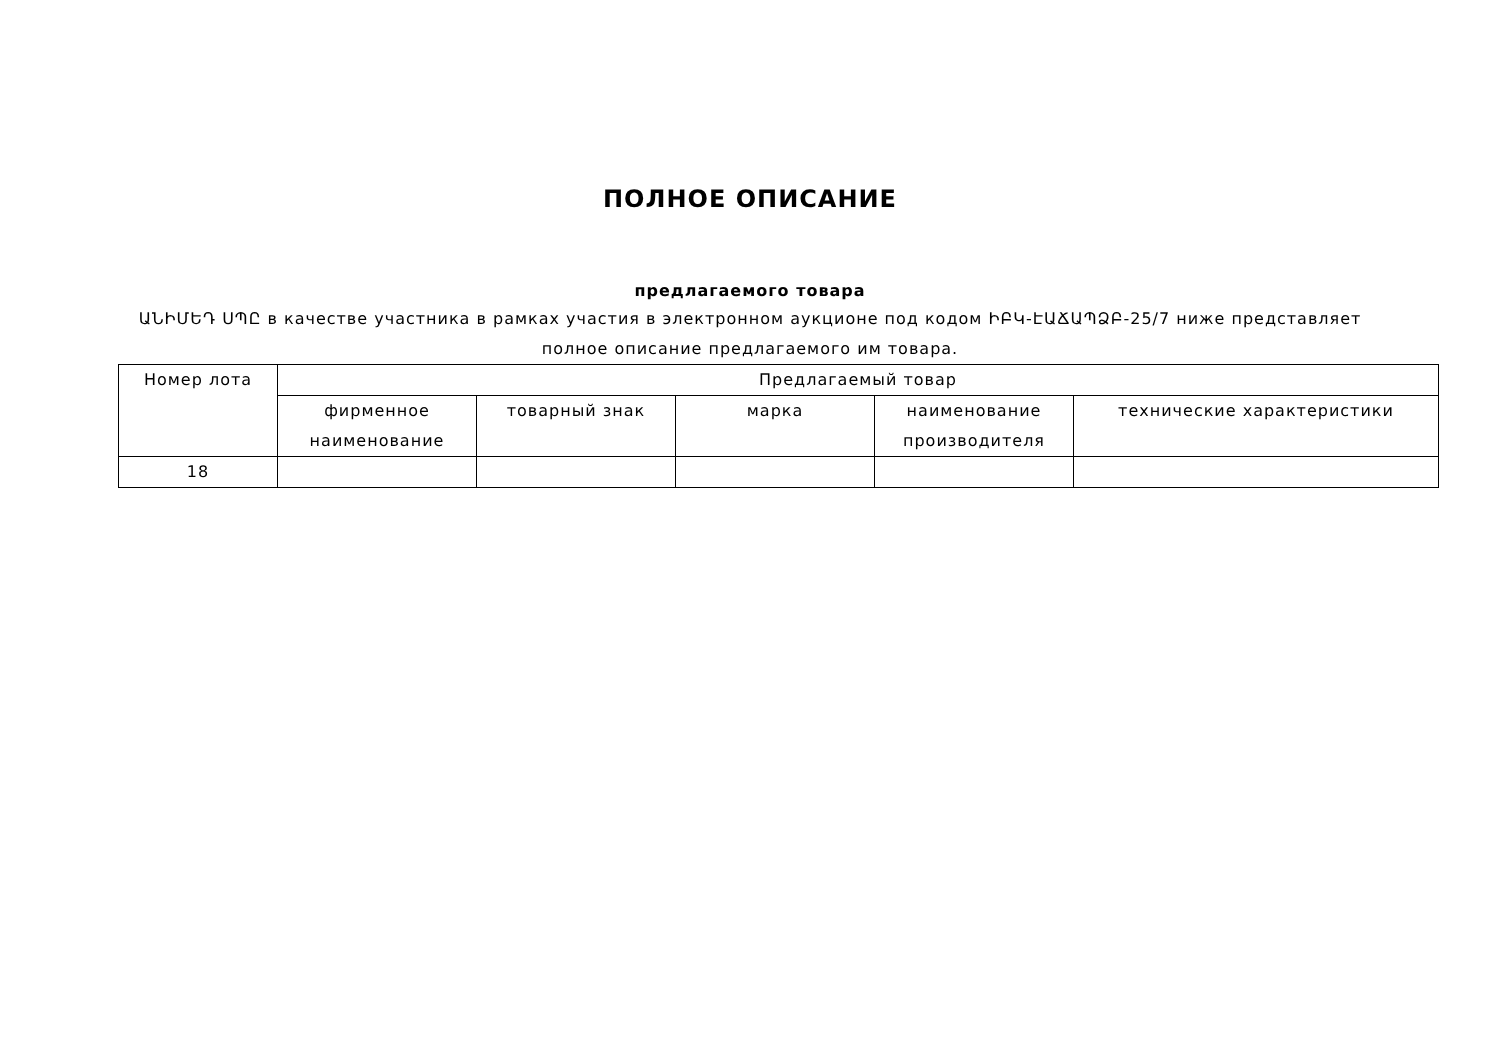ПОЛНОЕ ОПИСАНИЕ
предлагаемого товара
ԱՆԻՄԵԴ ՍՊԸ в качестве участника в рамках участия в электронном аукционе под кодом ԻԲԿ-ԷԱՃԱՊՁԲ-25/7 ниже представляет полное описание предлагаемого им товара.
| Номер лота | Предлагаемый товар | | | | |
| | фирменное наименование | товарный знак | марка | наименование производителя | технические характеристики |
| 18 | | | | | |